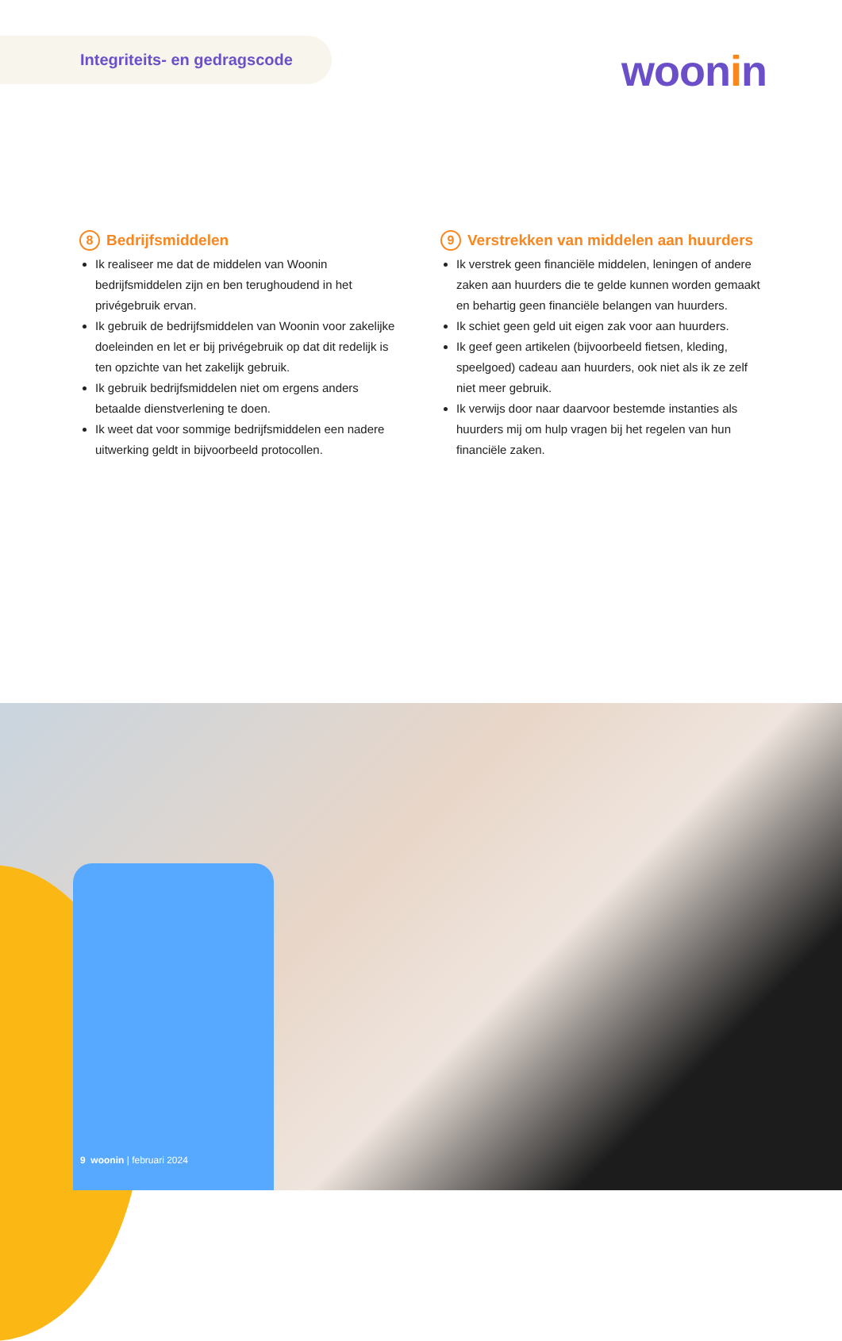Integriteits- en gedragscode
woonin
8 Bedrijfsmiddelen
Ik realiseer me dat de middelen van Woonin bedrijfsmiddelen zijn en ben terughoudend in het privégebruik ervan.
Ik gebruik de bedrijfsmiddelen van Woonin voor zakelijke doeleinden en let er bij privégebruik op dat dit redelijk is ten opzichte van het zakelijk gebruik.
Ik gebruik bedrijfsmiddelen niet om ergens anders betaalde dienstverlening te doen.
Ik weet dat voor sommige bedrijfsmiddelen een nadere uitwerking geldt in bijvoorbeeld protocollen.
9 Verstrekken van middelen aan huurders
Ik verstrek geen financiële middelen, leningen of andere zaken aan huurders die te gelde kunnen worden gemaakt en behartig geen financiële belangen van huurders.
Ik schiet geen geld uit eigen zak voor aan huurders.
Ik geef geen artikelen (bijvoorbeeld fietsen, kleding, speelgoed) cadeau aan huurders, ook niet als ik ze zelf niet meer gebruik.
Ik verwijs door naar daarvoor bestemde instanties als huurders mij om hulp vragen bij het regelen van hun financiële zaken.
9 woonin | februari 2024